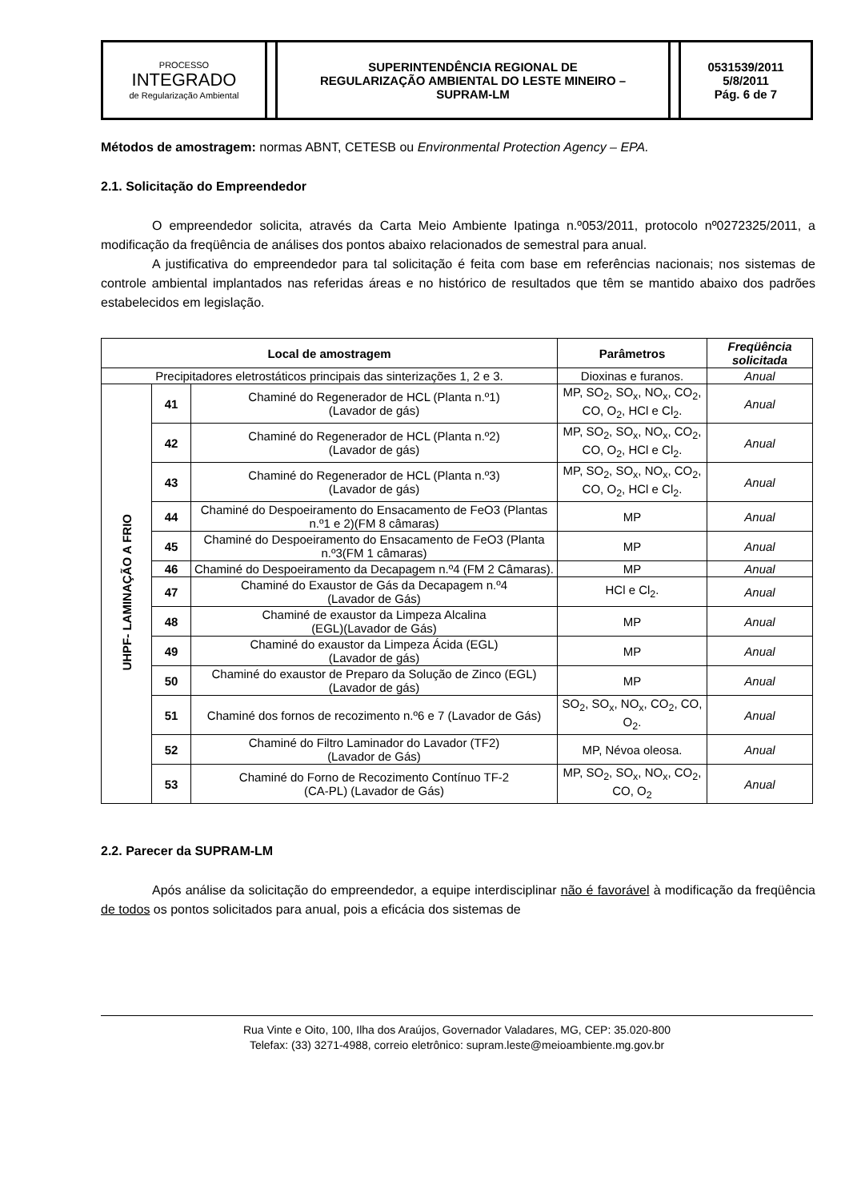| PROCESSO INTEGRADO de Regularização Ambiental | | SUPERINTENDÊNCIA REGIONAL DE REGULARIZAÇÃO AMBIENTAL DO LESTE MINEIRO – SUPRAM-LM | | 0531539/2011 5/8/2011 Pág. 6 de 7 |
Métodos de amostragem: normas ABNT, CETESB ou Environmental Protection Agency – EPA.
2.1. Solicitação do Empreendedor
O empreendedor solicita, através da Carta Meio Ambiente Ipatinga n.º053/2011, protocolo nº0272325/2011, a modificação da freqüência de análises dos pontos abaixo relacionados de semestral para anual.
A justificativa do empreendedor para tal solicitação é feita com base em referências nacionais; nos sistemas de controle ambiental implantados nas referidas áreas e no histórico de resultados que têm se mantido abaixo dos padrões estabelecidos em legislação.
| Local de amostragem | | | Parâmetros | Freqüência solicitada |
| --- | --- | --- | --- | --- |
| Precipitadores eletrostáticos principais das sinterizações 1, 2 e 3. | | | Dioxinas e furanos. | Anual |
| UHPF- LAMINAÇÃO A FRIO | 41 | Chaminé do Regenerador de HCL (Planta n.º1) (Lavador de gás) | MP, SO<sub>2</sub>, SO<sub>x</sub>, NO<sub>x</sub>, CO<sub>2</sub>, CO, O<sub>2</sub>, HCl e Cl<sub>2</sub>. | Anual |
| | 42 | Chaminé do Regenerador de HCL (Planta n.º2) (Lavador de gás) | MP, SO<sub>2</sub>, SO<sub>x</sub>, NO<sub>x</sub>, CO<sub>2</sub>, CO, O<sub>2</sub>, HCl e Cl<sub>2</sub>. | Anual |
| | 43 | Chaminé do Regenerador de HCL (Planta n.º3) (Lavador de gás) | MP, SO<sub>2</sub>, SO<sub>x</sub>, NO<sub>x</sub>, CO<sub>2</sub>, CO, O<sub>2</sub>, HCl e Cl<sub>2</sub>. | Anual |
| | 44 | Chaminé do Despoeiramento do Ensacamento de FeO3 (Plantas n.º1 e 2)(FM 8 câmaras) | MP | Anual |
| | 45 | Chaminé do Despoeiramento do Ensacamento de FeO3 (Planta n.º3(FM 1 câmaras) | MP | Anual |
| | 46 | Chaminé do Despoeiramento da Decapagem n.º4 (FM 2 Câmaras). | MP | Anual |
| | 47 | Chaminé do Exaustor de Gás da Decapagem n.º4 (Lavador de Gás) | HCl e Cl<sub>2</sub>. | Anual |
| | 48 | Chaminé de exaustor da Limpeza Alcalina (EGL)(Lavador de Gás) | MP | Anual |
| | 49 | Chaminé do exaustor da Limpeza Ácida (EGL) (Lavador de gás) | MP | Anual |
| | 50 | Chaminé do exaustor de Preparo da Solução de Zinco (EGL) (Lavador de gás) | MP | Anual |
| | 51 | Chaminé dos fornos de recozimento n.º6 e 7 (Lavador de Gás) | SO<sub>2</sub>, SO<sub>x</sub>, NO<sub>x</sub>, CO<sub>2</sub>, CO, O<sub>2</sub>. | Anual |
| | 52 | Chaminé do Filtro Laminador do Lavador (TF2) (Lavador de Gás) | MP, Névoa oleosa. | Anual |
| | 53 | Chaminé do Forno de Recozimento Contínuo TF-2 (CA-PL) (Lavador de Gás) | MP, SO<sub>2</sub>, SO<sub>x</sub>, NO<sub>x</sub>, CO<sub>2</sub>, CO, O<sub>2</sub> | Anual |
2.2. Parecer da SUPRAM-LM
Após análise da solicitação do empreendedor, a equipe interdisciplinar não é favorável à modificação da freqüência de todos os pontos solicitados para anual, pois a eficácia dos sistemas de
Rua Vinte e Oito, 100, Ilha dos Araújos, Governador Valadares, MG, CEP: 35.020-800
Telefax: (33) 3271-4988, correio eletrônico: supram.leste@meioambiente.mg.gov.br